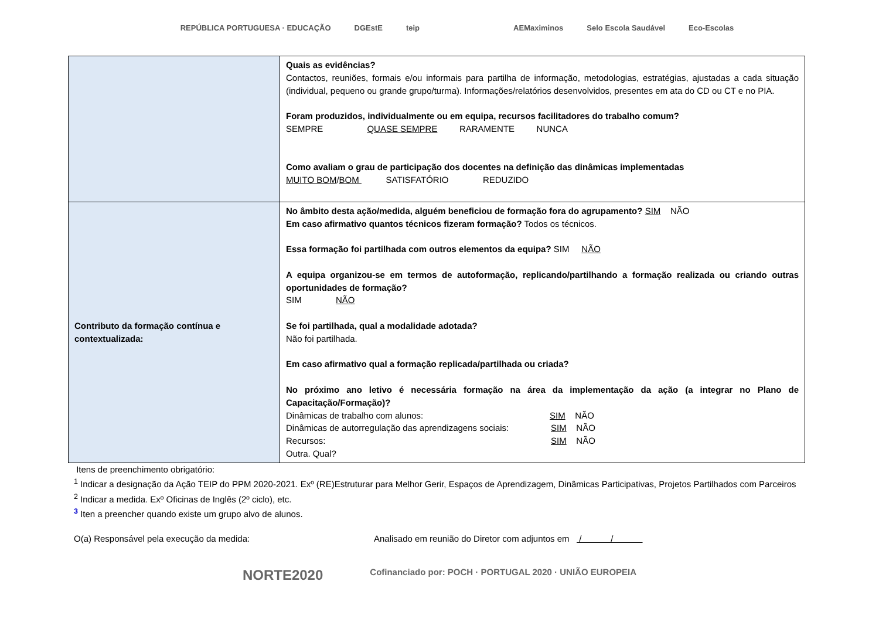REPÚBLICA PORTUGUESA · EDUCAÇÃO DGEstE teip AEMaximinos Selo Escola Saudável Eco-Escolas
| | Quais as evidências? Contactos, reuniões, formais e/ou informais para partilha de informação, metodologias, estratégias, ajustadas a cada situação (individual, pequeno ou grande grupo/turma). Informações/relatórios desenvolvidos, presentes em ata do CD ou CT e no PIA. Foram produzidos, individualmente ou em equipa, recursos facilitadores do trabalho comum? SEMPRE QUASE SEMPRE RARAMENTE NUNCA Como avaliam o grau de participação dos docentes na definição das dinâmicas implementadas MUITO BOM / BOM SATISFATÓRIO REDUZIDO |
| Contributo da formação contínua e contextualizada: | No âmbito desta ação/medida, alguém beneficiou de formação fora do agrupamento? SIM NÃO Em caso afirmativo quantos técnicos fizeram formação? Todos os técnicos. Essa formação foi partilhada com outros elementos da equipa? SIM NÃO A equipa organizou-se em termos de autoformação, replicando/partilhando a formação realizada ou criando outras oportunidades de formação? SIM NÃO Se foi partilhada, qual a modalidade adotada? Não foi partilhada. Em caso afirmativo qual a formação replicada/partilhada ou criada? No próximo ano letivo é necessária formação na área da implementação da ação (a integrar no Plano de Capacitação/Formação)? Dinâmicas de trabalho com alunos: SIM NÃO Dinâmicas de autorregulação das aprendizagens sociais: SIM NÃO Recursos: SIM NÃO Outra. Qual? |
Itens de preenchimento obrigatório:
<sup>1</sup> Indicar a designação da Ação TEIP do PPM 2020-2021. Exº (RE)Estruturar para Melhor Gerir, Espaços de Aprendizagem, Dinâmicas Participativas, Projetos Partilhados com Parceiros
<sup>2</sup> Indicar a medida. Exº Oficinas de Inglês (2º ciclo), etc.
<sup>3</sup> Iten a preencher quando existe um grupo alvo de alunos.
O(a) Responsável pela execução da medida: Analisado em reunião do Diretor com adjuntos em / /
NORTE2020 Cofinanciado por: POCH · PORTUGAL 2020 · UNIÃO EUROPEIA